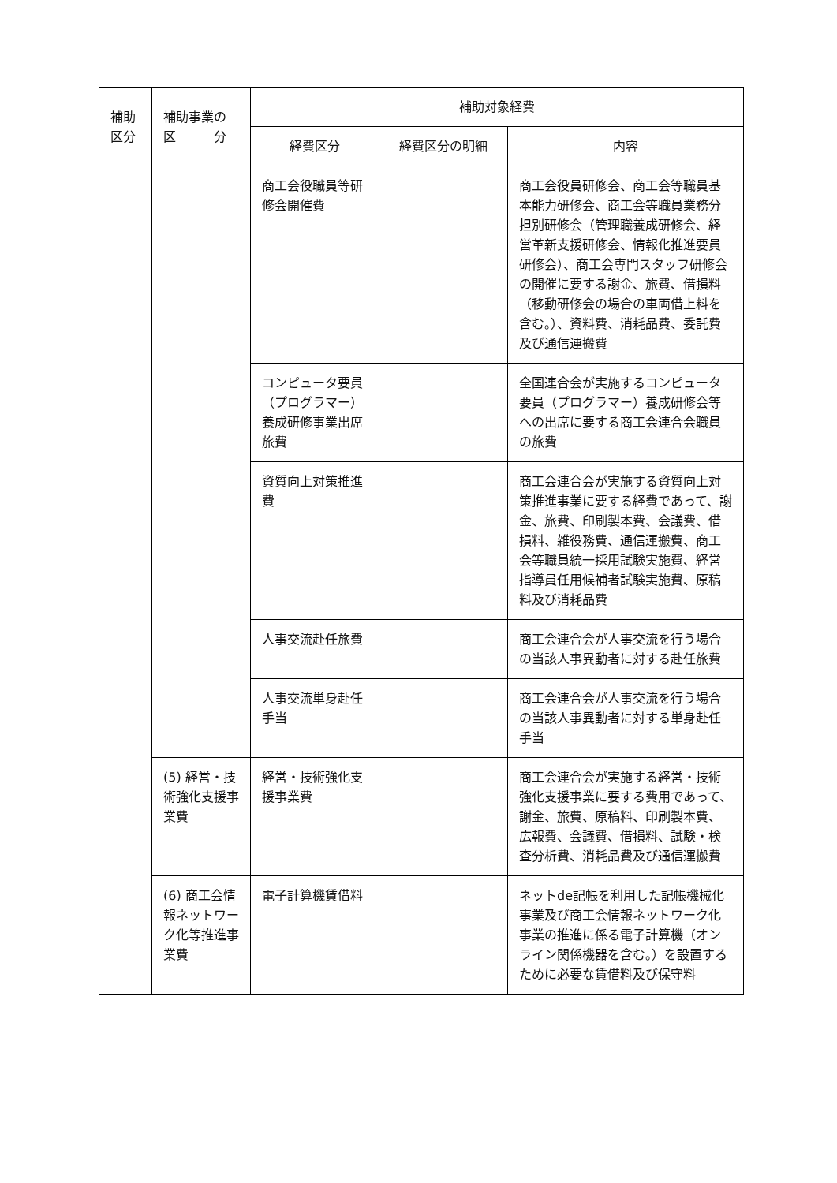| 補助 区分 | 補助事業の 区 分 | 補助対象経費 | | |
| --- | --- | --- | --- | --- |
| | | 経費区分 | 経費区分の明細 | 内容 |
| | | 商工会役職員等研修会開催費 | | 商工会役員研修会、商工会等職員基本能力研修会、商工会等職員業務分担別研修会（管理職養成研修会、経営革新支援研修会、情報化推進要員研修会）、商工会専門スタッフ研修会の開催に要する謝金、旅費、借損料（移動研修会の場合の車両借上料を含む。）、資料費、消耗品費、委託費及び通信運搬費 |
| | | コンピュータ要員（プログラマー）養成研修事業出席旅費 | | 全国連合会が実施するコンピュータ要員（プログラマー）養成研修会等への出席に要する商工会連合会職員の旅費 |
| | | 資質向上対策推進費 | | 商工会連合会が実施する資質向上対策推進事業に要する経費であって、謝金、旅費、印刷製本費、会議費、借損料、雑役務費、通信運搬費、商工会等職員統一採用試験実施費、経営指導員任用候補者試験実施費、原稿料及び消耗品費 |
| | | 人事交流赴任旅費 | | 商工会連合会が人事交流を行う場合の当該人事異動者に対する赴任旅費 |
| | | 人事交流単身赴任手当 | | 商工会連合会が人事交流を行う場合の当該人事異動者に対する単身赴任手当 |
| | (5) 経営・技術強化支援事業費 | 経営・技術強化支援事業費 | | 商工会連合会が実施する経営・技術強化支援事業に要する費用であって、謝金、旅費、原稿料、印刷製本費、広報費、会議費、借損料、試験・検査分析費、消耗品費及び通信運搬費 |
| | (6) 商工会情報ネットワーク化等推進事業費 | 電子計算機賃借料 | | ネットde記帳を利用した記帳機械化事業及び商工会情報ネットワーク化事業の推進に係る電子計算機（オンライン関係機器を含む。）を設置するために必要な賃借料及び保守料 |